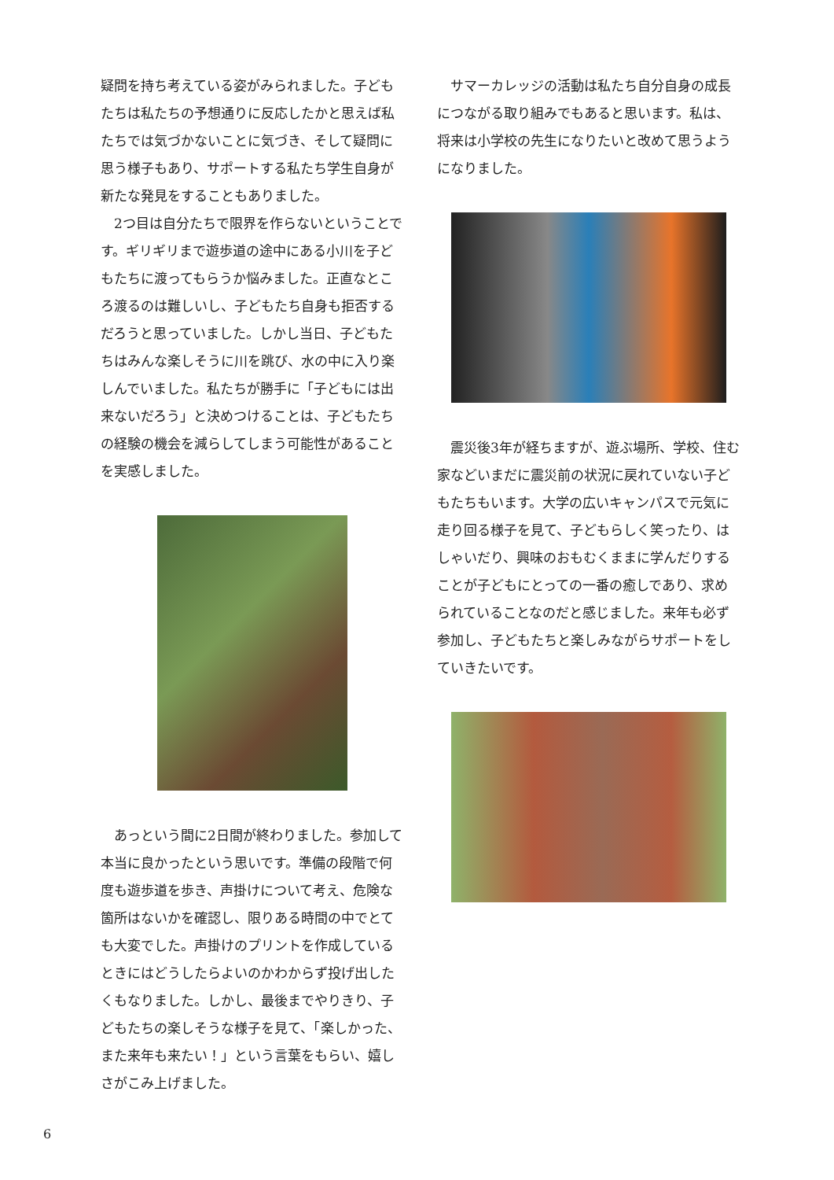疑問を持ち考えている姿がみられました。子どもたちは私たちの予想通りに反応したかと思えば私たちでは気づかないことに気づき、そして疑問に思う様子もあり、サポートする私たち学生自身が新たな発見をすることもありました。
　2つ目は自分たちで限界を作らないということです。ギリギリまで遊歩道の途中にある小川を子どもたちに渡ってもらうか悩みました。正直なところ渡るのは難しいし、子どもたち自身も拒否するだろうと思っていました。しかし当日、子どもたちはみんな楽しそうに川を跳び、水の中に入り楽しんでいました。私たちが勝手に「子どもには出来ないだろう」と決めつけることは、子どもたちの経験の機会を減らしてしまう可能性があることを実感しました。
　あっという間に2日間が終わりました。参加して本当に良かったという思いです。準備の段階で何度も遊歩道を歩き、声掛けについて考え、危険な箇所はないかを確認し、限りある時間の中でとても大変でした。声掛けのプリントを作成しているときにはどうしたらよいのかわからず投げ出したくもなりました。しかし、最後までやりきり、子どもたちの楽しそうな様子を見て、「楽しかった、また来年も来たい！」という言葉をもらい、嬉しさがこみ上げました。
　サマーカレッジの活動は私たち自分自身の成長につながる取り組みでもあると思います。私は、将来は小学校の先生になりたいと改めて思うようになりました。
　震災後3年が経ちますが、遊ぶ場所、学校、住む家などいまだに震災前の状況に戻れていない子どもたちもいます。大学の広いキャンパスで元気に走り回る様子を見て、子どもらしく笑ったり、はしゃいだり、興味のおもむくままに学んだりすることが子どもにとっての一番の癒しであり、求められていることなのだと感じました。来年も必ず参加し、子どもたちと楽しみながらサポートをしていきたいです。
6